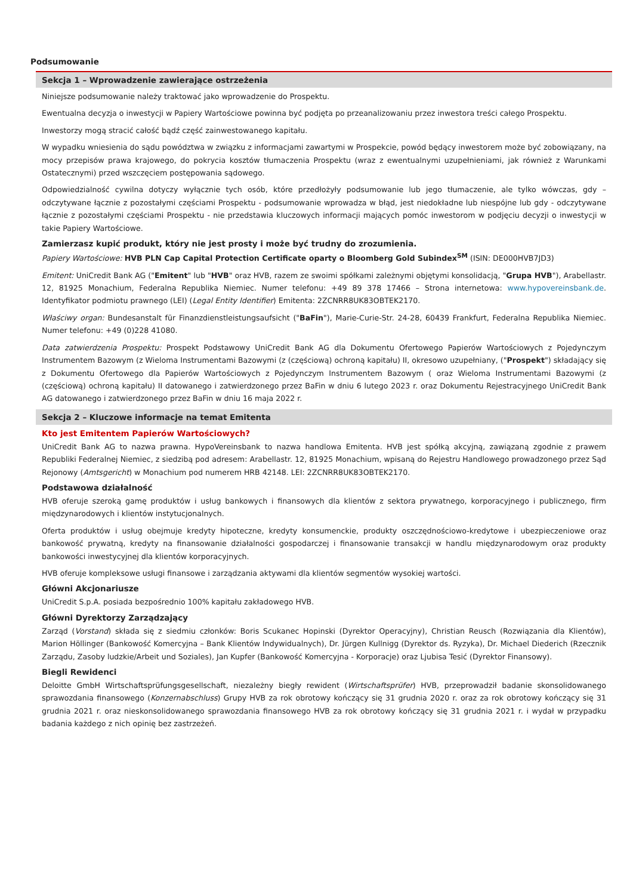Podsumowanie
Sekcja 1 – Wprowadzenie zawierające ostrzeżenia
Niniejsze podsumowanie należy traktować jako wprowadzenie do Prospektu.
Ewentualna decyzja o inwestycji w Papiery Wartościowe powinna być podjęta po przeanalizowaniu przez inwestora treści całego Prospektu.
Inwestorzy mogą stracić całość bądź część zainwestowanego kapitału.
W wypadku wniesienia do sądu powództwa w związku z informacjami zawartymi w Prospekcie, powód będący inwestorem może być zobowiązany, na mocy przepisów prawa krajowego, do pokrycia kosztów tłumaczenia Prospektu (wraz z ewentualnymi uzupełnieniami, jak również z Warunkami Ostatecznymi) przed wszczęciem postępowania sądowego.
Odpowiedzialność cywilna dotyczy wyłącznie tych osób, które przedłożyły podsumowanie lub jego tłumaczenie, ale tylko wówczas, gdy – odczytywane łącznie z pozostałymi częściami Prospektu - podsumowanie wprowadza w błąd, jest niedokładne lub niespójne lub gdy - odczytywane łącznie z pozostałymi częściami Prospektu - nie przedstawia kluczowych informacji mających pomóc inwestorom w podjęciu decyzji o inwestycji w takie Papiery Wartościowe.
Zamierzasz kupić produkt, który nie jest prosty i może być trudny do zrozumienia.
Papiery Wartościowe: HVB PLN Cap Capital Protection Certificate oparty o Bloomberg Gold Subindex<sup>SM</sup> (ISIN: DE000HVB7JD3)
Emitent: UniCredit Bank AG ("Emitent" lub "HVB" oraz HVB, razem ze swoimi spółkami zależnymi objętymi konsolidacją, "Grupa HVB"), Arabellastr. 12, 81925 Monachium, Federalna Republika Niemiec. Numer telefonu: +49 89 378 17466 – Strona internetowa: www.hypovereinsbank.de. Identyfikator podmiotu prawnego (LEI) (Legal Entity Identifier) Emitenta: 2ZCNRR8UK83OBTEK2170.
Właściwy organ: Bundesanstalt für Finanzdienstleistungsaufsicht ("BaFin"), Marie-Curie-Str. 24-28, 60439 Frankfurt, Federalna Republika Niemiec. Numer telefonu: +49 (0)228 41080.
Data zatwierdzenia Prospektu: Prospekt Podstawowy UniCredit Bank AG dla Dokumentu Ofertowego Papierów Wartościowych z Pojedynczym Instrumentem Bazowym (z Wieloma Instrumentami Bazowymi (z (częściową) ochroną kapitału) II, okresowo uzupełniany, ("Prospekt") składający się z Dokumentu Ofertowego dla Papierów Wartościowych z Pojedynczym Instrumentem Bazowym ( oraz Wieloma Instrumentami Bazowymi (z (częściową) ochroną kapitału) II datowanego i zatwierdzonego przez BaFin w dniu 6 lutego 2023 r. oraz Dokumentu Rejestracyjnego UniCredit Bank AG datowanego i zatwierdzonego przez BaFin w dniu 16 maja 2022 r.
Sekcja 2 – Kluczowe informacje na temat Emitenta
Kto jest Emitentem Papierów Wartościowych?
UniCredit Bank AG to nazwa prawna. HypoVereinsbank to nazwa handlowa Emitenta. HVB jest spółką akcyjną, zawiązaną zgodnie z prawem Republiki Federalnej Niemiec, z siedzibą pod adresem: Arabellastr. 12, 81925 Monachium, wpisaną do Rejestru Handlowego prowadzonego przez Sąd Rejonowy (Amtsgericht) w Monachium pod numerem HRB 42148. LEI: 2ZCNRR8UK83OBTEK2170.
Podstawowa działalność
HVB oferuje szeroką gamę produktów i usług bankowych i finansowych dla klientów z sektora prywatnego, korporacyjnego i publicznego, firm międzynarodowych i klientów instytucjonalnych.
Oferta produktów i usług obejmuje kredyty hipoteczne, kredyty konsumenckie, produkty oszczędnościowo-kredytowe i ubezpieczeniowe oraz bankowość prywatną, kredyty na finansowanie działalności gospodarczej i finansowanie transakcji w handlu międzynarodowym oraz produkty bankowości inwestycyjnej dla klientów korporacyjnych.
HVB oferuje kompleksowe usługi finansowe i zarządzania aktywami dla klientów segmentów wysokiej wartości.
Główni Akcjonariusze
UniCredit S.p.A. posiada bezpośrednio 100% kapitału zakładowego HVB.
Główni Dyrektorzy Zarządzający
Zarząd (Vorstand) składa się z siedmiu członków: Boris Scukanec Hopinski (Dyrektor Operacyjny), Christian Reusch (Rozwiązania dla Klientów), Marion Höllinger (Bankowość Komercyjna – Bank Klientów Indywidualnych), Dr. Jürgen Kullnigg (Dyrektor ds. Ryzyka), Dr. Michael Diederich (Rzecznik Zarządu, Zasoby ludzkie/Arbeit und Soziales), Jan Kupfer (Bankowość Komercyjna - Korporacje) oraz Ljubisa Tesić (Dyrektor Finansowy).
Biegli Rewidenci
Deloitte GmbH Wirtschaftsprüfungsgesellschaft, niezależny biegły rewident (Wirtschaftsprüfer) HVB, przeprowadził badanie skonsolidowanego sprawozdania finansowego (Konzernabschluss) Grupy HVB za rok obrotowy kończący się 31 grudnia 2020 r. oraz za rok obrotowy kończący się 31 grudnia 2021 r. oraz nieskonsolidowanego sprawozdania finansowego HVB za rok obrotowy kończący się 31 grudnia 2021 r. i wydał w przypadku badania każdego z nich opinię bez zastrzeżeń.